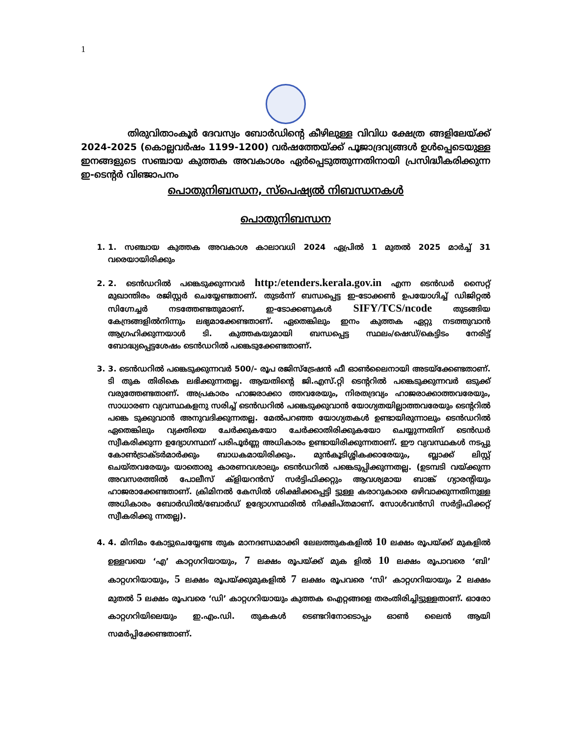1
തിരുവിതാംകൂർ ദേവസ്വം ബോർഡിന്റെ കീഴിലുള്ള വിവിധ ക്ഷേത്ര ങ്ങളിലേയ്ക്ക് 2024-2025 (കൊല്ലവർഷം 1199-1200) വർഷത്തേയ്ക്ക് പൂജാദ്രവ്യങ്ങൾ ഉൾപ്പെടെയുള്ള ഇനങ്ങളുടെ സഞ്ചായ കുത്തക അവകാശം ഏർപ്പെടുത്തുന്നതിനായി പ്രസിദ്ധീകരിക്കുന്ന ഇ-ടെന്റർ വിഞ്ജാപനം
പൊതുനിബന്ധന, സ്പെഷ്യൽ നിബന്ധനകൾ
പൊതുനിബന്ധന
1. 1. സഞ്ചായ കുത്തക അവകാശ കാലാവധി 2024 ഏപ്രിൽ 1 മുതൽ 2025 മാർച്ച് 31 വരെയായിരിക്കും
2. 2. ടെൻഡറിൽ പങ്കെടുക്കുന്നവർ http:/etenders.kerala.gov.in എന്ന ടെൻഡർ സൈറ്റ് മുഖാന്തിരം രജിസ്റ്റർ ചെയ്യേണ്ടതാണ്. തുടർന്ന് ബന്ധപ്പെട്ട ഇ-ടോക്കൺ ഉപയോഗിച്ച് ഡിജിറ്റൽ സിഗ്നേച്ചർ നടത്തേണ്ടതുമാണ്. ഇ-ടോക്കണുകൾ SIFY/TCS/ncode തുടങ്ങിയ കേന്ദ്രങ്ങളിൽനിന്നും ലഭ്യമാക്കേണ്ടതാണ്. ഏതെങ്കിലും ഇനം കുത്തക ഏറ്റു നടത്തുവാൻ ആഗ്രഹിക്കുന്നയാൾ ടി. കുത്തകയുമായി ബന്ധപ്പെട്ട സ്ഥലം/ഷെഡ്/കെട്ടിടം നേരിട്ട് ബോദ്ധ്യപ്പെട്ടശേഷം ടെൻഡറിൽ പങ്കെടുക്കേണ്ടതാണ്.
3. 3. ടെൻഡറിൽ പങ്കെടുക്കുന്നവർ 500/- രൂപ രജിസ്ട്രേഷൻ ഫീ ഓൺലൈനായി അടയ്ക്കേണ്ടതാണ്. ടി തുക തിരികെ ലഭിക്കുന്നതല്ല. ആയതിന്റെ ജി.എസ്.റ്റി ടെന്ററിൽ പങ്കെടുക്കുന്നവർ ഒടുക്ക് വരുത്തേണ്ടതാണ്. അപ്രകാരം ഹാജരാക്കാ ത്തവരേയും, നിരതദ്രവ്യം ഹാജരാക്കാത്തവരേയും, സാധാരണ വ്യവസ്ഥകളനു സരിച്ച് ടെൻഡറിൽ പങ്കെടുക്കുവാൻ യോഗ്യതയില്ലാത്തവരേയും ടെന്ററിൽ പങ്കെ ടുക്കുവാൻ അനുവദിക്കുന്നതല്ല. മേൽപറഞ്ഞ യോഗ്യതകൾ ഉണ്ടായിരുന്നാലും ടെൻഡറിൽ ഏതെങ്കിലും വ്യക്തിയെ ചേർക്കുകയോ ചേർക്കാതിരിക്കുകയോ ചെയ്യുന്നതിന് ടെൻഡർ സ്വീകരിക്കുന്ന ഉദ്യോഗസ്ഥന് പരിപൂർണ്ണ അധികാരം ഉണ്ടായിരിക്കുന്നതാണ്. ഈ വ്യവസ്ഥകൾ നടപ്പു കോൺട്രാക്ടർമാർക്കും ബാധകമായിരിക്കും. മുൻകൂടിശ്ശികക്കാരേയും, ബ്ലാക്ക് ലിസ്റ്റ് ചെയ്തവരേയും യാതൊരു കാരണവശാലും ടെൻഡറിൽ പങ്കെടുപ്പിക്കുന്നതല്ല. (ഉടമ്പടി വയ്ക്കുന്ന അവസരത്തിൽ പോലീസ് ക്ളിയറൻസ് സർട്ടിഫിക്കറ്റും ആവശ്യമായ ബാങ്ക് ഗ്യാരന്റിയും ഹാജരാക്കേണ്ടതാണ്. ക്രിമിനൽ കേസിൽ ശിക്ഷിക്കപ്പെട്ടി ട്ടുള്ള കരാറുകാരെ ഒഴിവാക്കുന്നതിനുള്ള അധികാരം ബോർഡിൽ/ബോർഡ് ഉദ്യോഗസ്ഥരിൽ നിക്ഷിപ്തമാണ്. സോൾവൻസി സർട്ടിഫിക്കറ്റ് സ്വീകരിക്കു ന്നതല്ല).
4. 4. മിനിമം കോട്ടുചെയ്യേണ്ട തുക മാനദണ്ഡമാക്കി ലേലത്തുകകളിൽ 10 ലക്ഷം രൂപയ്ക്ക് മുകളിൽ ഉള്ളവയെ ‘എ’ കാറ്റഗറിയായും, 7 ലക്ഷം രൂപയ്ക്ക് മുക ളിൽ 10 ലക്ഷം രൂപാവരെ ‘ബി’ കാറ്റഗറിയായും, 5 ലക്ഷം രൂപയ്ക്കുമുകളിൽ 7 ലക്ഷം രൂപവരെ ‘സി’ കാറ്റഗറിയായും 2 ലക്ഷം മുതൽ 5 ലക്ഷം രൂപവരെ ‘ഡി’ കാറ്റഗറിയായും കുത്തക ഐറ്റങ്ങളെ തരംതിരിച്ചിട്ടുള്ളതാണ്. ഓരോ കാറ്റഗറിയിലെയും ഇ.എം.ഡി. തുകകൾ ടെണ്ടറിനോടൊപ്പം ഓൺ ലൈൻ ആയി സമർപ്പിക്കേണ്ടതാണ്.